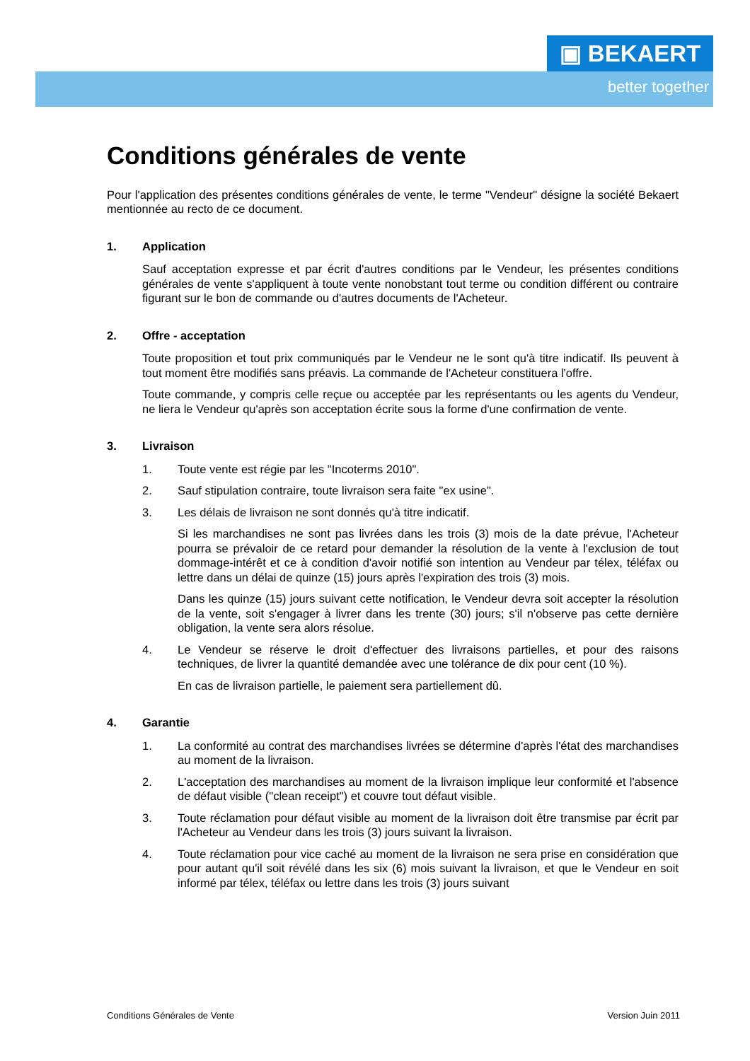▣ BEKAERT
better together
Conditions générales de vente
Pour l'application des présentes conditions générales de vente, le terme "Vendeur" désigne la société Bekaert mentionnée au recto de ce document.
1. Application
Sauf acceptation expresse et par écrit d'autres conditions par le Vendeur, les présentes conditions générales de vente s'appliquent à toute vente nonobstant tout terme ou condition différent ou contraire figurant sur le bon de commande ou d'autres documents de l'Acheteur.
2. Offre - acceptation
Toute proposition et tout prix communiqués par le Vendeur ne le sont qu'à titre indicatif. Ils peuvent à tout moment être modifiés sans préavis. La commande de l'Acheteur constituera l'offre.
Toute commande, y compris celle reçue ou acceptée par les représentants ou les agents du Vendeur, ne liera le Vendeur qu'après son acceptation écrite sous la forme d'une confirmation de vente.
3. Livraison
1. Toute vente est régie par les "Incoterms 2010".
2. Sauf stipulation contraire, toute livraison sera faite "ex usine".
3. Les délais de livraison ne sont donnés qu'à titre indicatif.
Si les marchandises ne sont pas livrées dans les trois (3) mois de la date prévue, l'Acheteur pourra se prévaloir de ce retard pour demander la résolution de la vente à l'exclusion de tout dommage-intérêt et ce à condition d'avoir notifié son intention au Vendeur par télex, téléfax ou lettre dans un délai de quinze (15) jours après l'expiration des trois (3) mois.
Dans les quinze (15) jours suivant cette notification, le Vendeur devra soit accepter la résolution de la vente, soit s'engager à livrer dans les trente (30) jours; s'il n'observe pas cette dernière obligation, la vente sera alors résolue.
4. Le Vendeur se réserve le droit d'effectuer des livraisons partielles, et pour des raisons techniques, de livrer la quantité demandée avec une tolérance de dix pour cent (10 %).
En cas de livraison partielle, le paiement sera partiellement dû.
4. Garantie
1. La conformité au contrat des marchandises livrées se détermine d'après l'état des marchandises au moment de la livraison.
2. L'acceptation des marchandises au moment de la livraison implique leur conformité et l'absence de défaut visible ("clean receipt") et couvre tout défaut visible.
3. Toute réclamation pour défaut visible au moment de la livraison doit être transmise par écrit par l'Acheteur au Vendeur dans les trois (3) jours suivant la livraison.
4. Toute réclamation pour vice caché au moment de la livraison ne sera prise en considération que pour autant qu'il soit révélé dans les six (6) mois suivant la livraison, et que le Vendeur en soit informé par télex, téléfax ou lettre dans les trois (3) jours suivant
Conditions Générales de Vente Version Juin 2011